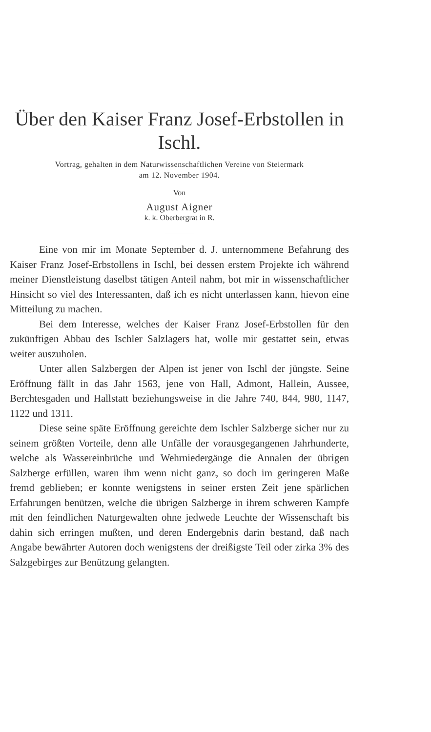Über den Kaiser Franz Josef-Erbstollen in Ischl.
Vortrag, gehalten in dem Naturwissenschaftlichen Vereine von Steiermark
am 12. November 1904.
Von
August Aigner
k. k. Oberbergrat in R.
Eine von mir im Monate September d. J. unternommene Befahrung des Kaiser Franz Josef-Erbstollens in Ischl, bei dessen erstem Projekte ich während meiner Dienstleistung daselbst tätigen Anteil nahm, bot mir in wissenschaftlicher Hinsicht so viel des Interessanten, daß ich es nicht unterlassen kann, hievon eine Mitteilung zu machen.
Bei dem Interesse, welches der Kaiser Franz Josef-Erbstollen für den zukünftigen Abbau des Ischler Salzlagers hat, wolle mir gestattet sein, etwas weiter auszuholen.
Unter allen Salzbergen der Alpen ist jener von Ischl der jüngste. Seine Eröffnung fällt in das Jahr 1563, jene von Hall, Admont, Hallein, Aussee, Berchtesgaden und Hallstatt beziehungsweise in die Jahre 740, 844, 980, 1147, 1122 und 1311.
Diese seine späte Eröffnung gereichte dem Ischler Salzberge sicher nur zu seinem größten Vorteile, denn alle Unfälle der vorausgegangenen Jahrhunderte, welche als Wassereinbrüche und Wehrniedergänge die Annalen der übrigen Salzberge erfüllen, waren ihm wenn nicht ganz, so doch im geringeren Maße fremd geblieben; er konnte wenigstens in seiner ersten Zeit jene spärlichen Erfahrungen benützen, welche die übrigen Salzberge in ihrem schweren Kampfe mit den feindlichen Naturgewalten ohne jedwede Leuchte der Wissenschaft bis dahin sich erringen mußten, und deren Endergebnis darin bestand, daß nach Angabe bewährter Autoren doch wenigstens der dreißigste Teil oder zirka 3% des Salzgebirges zur Benützung gelangten.